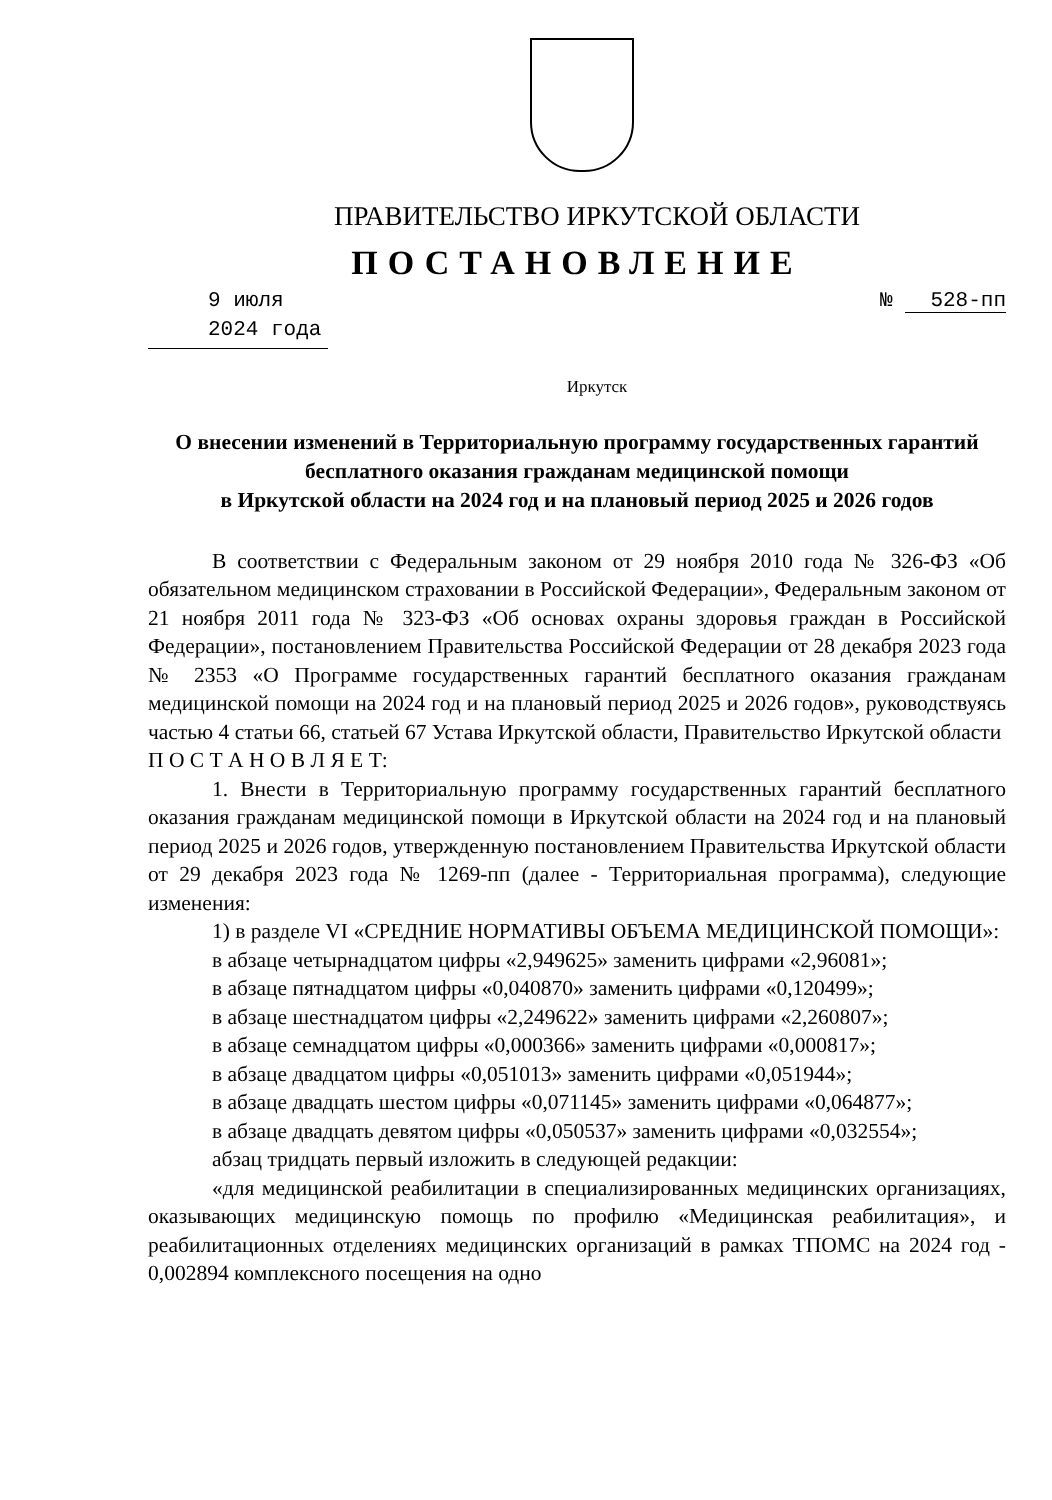ПРАВИТЕЛЬСТВО ИРКУТСКОЙ ОБЛАСТИ
ПОСТАНОВЛЕНИЕ
9 июля 2024 года № 528-пп
Иркутск
О внесении изменений в Территориальную программу государственных гарантий бесплатного оказания гражданам медицинской помощи
в Иркутской области на 2024 год и на плановый период 2025 и 2026 годов
В соответствии с Федеральным законом от 29 ноября 2010 года № 326-ФЗ «Об обязательном медицинском страховании в Российской Федерации», Федеральным законом от 21 ноября 2011 года № 323-ФЗ «Об основах охраны здоровья граждан в Российской Федерации», постановлением Правительства Российской Федерации от 28 декабря 2023 года № 2353 «О Программе государственных гарантий бесплатного оказания гражданам медицинской помощи на 2024 год и на плановый период 2025 и 2026 годов», руководствуясь частью 4 статьи 66, статьей 67 Устава Иркутской области, Правительство Иркутской области
П О С Т А Н О В Л Я Е Т:
1. Внести в Территориальную программу государственных гарантий бесплатного оказания гражданам медицинской помощи в Иркутской области на 2024 год и на плановый период 2025 и 2026 годов, утвержденную постановлением Правительства Иркутской области от 29 декабря 2023 года № 1269-пп (далее - Территориальная программа), следующие изменения:
1) в разделе VI «СРЕДНИЕ НОРМАТИВЫ ОБЪЕМА МЕДИЦИНСКОЙ ПОМОЩИ»:
в абзаце четырнадцатом цифры «2,949625» заменить цифрами «2,96081»;
в абзаце пятнадцатом цифры «0,040870» заменить цифрами «0,120499»;
в абзаце шестнадцатом цифры «2,249622» заменить цифрами «2,260807»;
в абзаце семнадцатом цифры «0,000366» заменить цифрами «0,000817»;
в абзаце двадцатом цифры «0,051013» заменить цифрами «0,051944»;
в абзаце двадцать шестом цифры «0,071145» заменить цифрами «0,064877»;
в абзаце двадцать девятом цифры «0,050537» заменить цифрами «0,032554»;
абзац тридцать первый изложить в следующей редакции:
«для медицинской реабилитации в специализированных медицинских организациях, оказывающих медицинскую помощь по профилю «Медицинская реабилитация», и реабилитационных отделениях медицинских организаций в рамках ТПОМС на 2024 год - 0,002894 комплексного посещения на одно